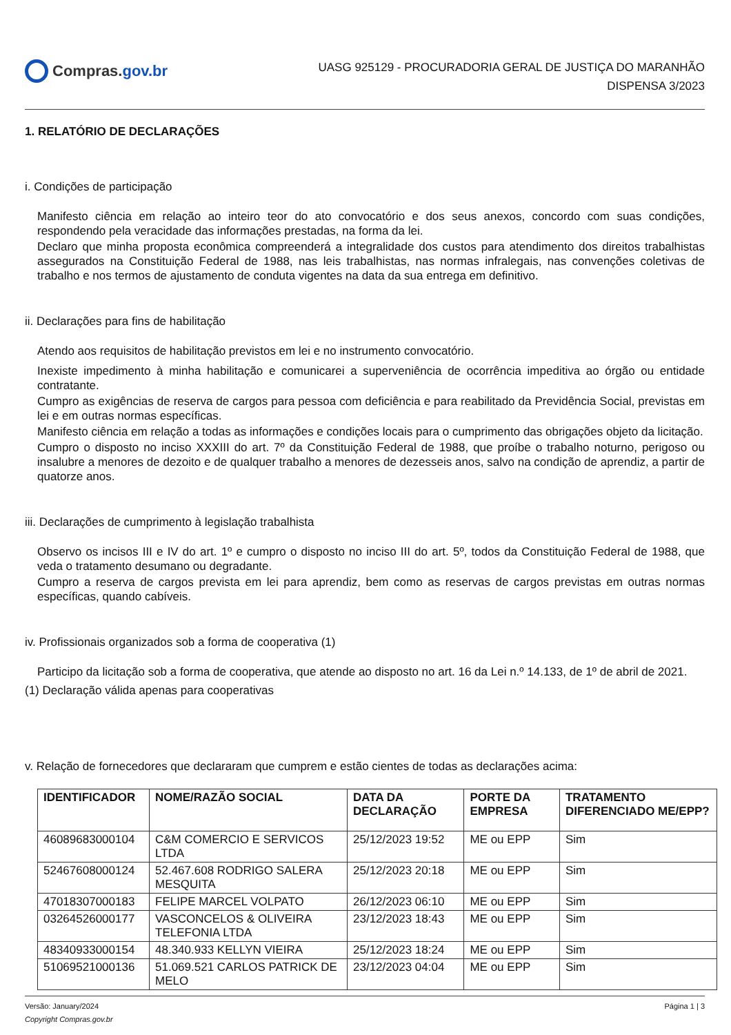Compras. gov.br
UASG 925129 - PROCURADORIA GERAL DE JUSTIÇA DO MARANHÃO
DISPENSA 3/2023
1. RELATÓRIO DE DECLARAÇÕES
i. Condições de participação
Manifesto ciência em relação ao inteiro teor do ato convocatório e dos seus anexos, concordo com suas condições, respondendo pela veracidade das informações prestadas, na forma da lei.
Declaro que minha proposta econômica compreenderá a integralidade dos custos para atendimento dos direitos trabalhistas assegurados na Constituição Federal de 1988, nas leis trabalhistas, nas normas infralegais, nas convenções coletivas de trabalho e nos termos de ajustamento de conduta vigentes na data da sua entrega em definitivo.
ii. Declarações para fins de habilitação
Atendo aos requisitos de habilitação previstos em lei e no instrumento convocatório.
Inexiste impedimento à minha habilitação e comunicarei a superveniência de ocorrência impeditiva ao órgão ou entidade contratante.
Cumpro as exigências de reserva de cargos para pessoa com deficiência e para reabilitado da Previdência Social, previstas em lei e em outras normas específicas.
Manifesto ciência em relação a todas as informações e condições locais para o cumprimento das obrigações objeto da licitação.
Cumpro o disposto no inciso XXXIII do art. 7º da Constituição Federal de 1988, que proíbe o trabalho noturno, perigoso ou insalubre a menores de dezoito e de qualquer trabalho a menores de dezesseis anos, salvo na condição de aprendiz, a partir de quatorze anos.
iii. Declarações de cumprimento à legislação trabalhista
Observo os incisos III e IV do art. 1º e cumpro o disposto no inciso III do art. 5º, todos da Constituição Federal de 1988, que veda o tratamento desumano ou degradante.
Cumpro a reserva de cargos prevista em lei para aprendiz, bem como as reservas de cargos previstas em outras normas específicas, quando cabíveis.
iv. Profissionais organizados sob a forma de cooperativa (1)
Participo da licitação sob a forma de cooperativa, que atende ao disposto no art. 16 da Lei n.º 14.133, de 1º de abril de 2021.
(1) Declaração válida apenas para cooperativas
v. Relação de fornecedores que declararam que cumprem e estão cientes de todas as declarações acima:
| IDENTIFICADOR | NOME/RAZÃO SOCIAL | DATA DA DECLARAÇÃO | PORTE DA EMPRESA | TRATAMENTO DIFERENCIADO ME/EPP? |
| --- | --- | --- | --- | --- |
| 46089683000104 | C&M COMERCIO E SERVICOS LTDA | 25/12/2023 19:52 | ME ou EPP | Sim |
| 52467608000124 | 52.467.608 RODRIGO SALERA MESQUITA | 25/12/2023 20:18 | ME ou EPP | Sim |
| 47018307000183 | FELIPE MARCEL VOLPATO | 26/12/2023 06:10 | ME ou EPP | Sim |
| 03264526000177 | VASCONCELOS & OLIVEIRA TELEFONIA LTDA | 23/12/2023 18:43 | ME ou EPP | Sim |
| 48340933000154 | 48.340.933 KELLYN VIEIRA | 25/12/2023 18:24 | ME ou EPP | Sim |
| 51069521000136 | 51.069.521 CARLOS PATRICK DE MELO | 23/12/2023 04:04 | ME ou EPP | Sim |
Versão: January/2024
Copyright Compras.gov.br
Página 1 | 3